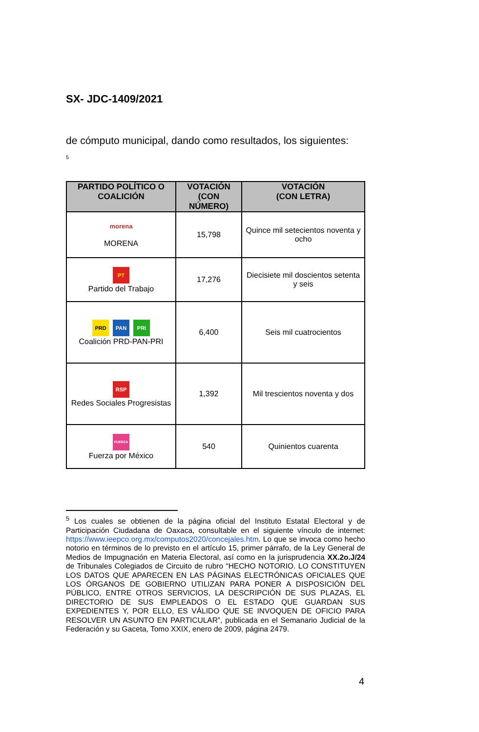SX- JDC-1409/2021
de cómputo municipal, dando como resultados, los siguientes:
<sup>5</sup>
| PARTIDO POLÍTICO O COALICIÓN | VOTACIÓN (CON NÚMERO) | VOTACIÓN (CON LETRA) |
| --- | --- | --- |
| morena MORENA | 15,798 | Quince mil setecientos noventa y ocho |
| PT Partido del Trabajo | 17,276 | Diecisiete mil doscientos setenta y seis |
| PRD PAN PRI Coalición PRD-PAN-PRI | 6,400 | Seis mil cuatrocientos |
| RSP Redes Sociales Progresistas | 1,392 | Mil trescientos noventa y dos |
| FUERZA Fuerza por México | 540 | Quinientos cuarenta |
<sup>5</sup> Los cuales se obtienen de la página oficial del Instituto Estatal Electoral y de Participación Ciudadana de Oaxaca, consultable en el siguiente vínculo de internet: https://www.ieepco.org.mx/computos2020/concejales.htm. Lo que se invoca como hecho notorio en términos de lo previsto en el artículo 15, primer párrafo, de la Ley General de Medios de Impugnación en Materia Electoral, así como en la jurisprudencia XX.2o.J/24 de Tribunales Colegiados de Circuito de rubro “HECHO NOTORIO. LO CONSTITUYEN LOS DATOS QUE APARECEN EN LAS PÁGINAS ELECTRÓNICAS OFICIALES QUE LOS ÓRGANOS DE GOBIERNO UTILIZAN PARA PONER A DISPOSICIÓN DEL PÚBLICO, ENTRE OTROS SERVICIOS, LA DESCRIPCIÓN DE SUS PLAZAS, EL DIRECTORIO DE SUS EMPLEADOS O EL ESTADO QUE GUARDAN SUS EXPEDIENTES Y, POR ELLO, ES VÁLIDO QUE SE INVOQUEN DE OFICIO PARA RESOLVER UN ASUNTO EN PARTICULAR”, publicada en el Semanario Judicial de la Federación y su Gaceta, Tomo XXIX, enero de 2009, página 2479.
4